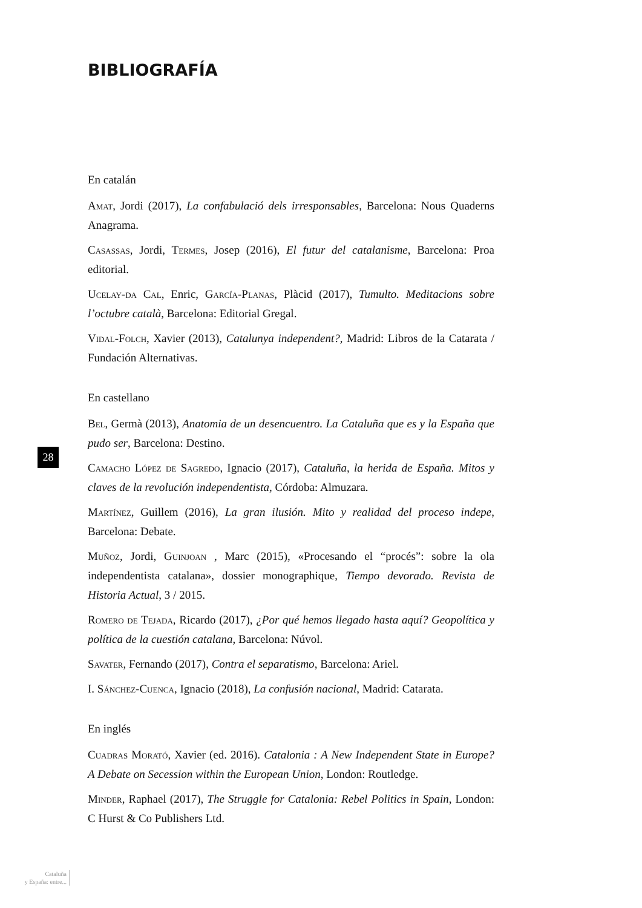BIBLIOGRAFÍA
En catalán
Amat, Jordi (2017), La confabulació dels irresponsables, Barcelona: Nous Quaderns Anagrama.
Casassas, Jordi, Termes, Josep (2016), El futur del catalanisme, Barcelona: Proa editorial.
Ucelay-da Cal, Enric, García-Planas, Plàcid (2017), Tumulto. Meditacions sobre l’octubre català, Barcelona: Editorial Gregal.
Vidal-Folch, Xavier (2013), Catalunya independent?, Madrid: Libros de la Catarata / Fundación Alternativas.
En castellano
Bel, Germà (2013), Anatomia de un desencuentro. La Cataluña que es y la España que pudo ser, Barcelona: Destino.
Camacho López de Sagredo, Ignacio (2017), Cataluña, la herida de España. Mitos y claves de la revolución independentista, Córdoba: Almuzara.
Martínez, Guillem (2016), La gran ilusión. Mito y realidad del proceso indepe, Barcelona: Debate.
Muñoz, Jordi, Guinjoan , Marc (2015), «Procesando el “procés”: sobre la ola independentista catalana», dossier monographique, Tiempo devorado. Revista de Historia Actual, 3 / 2015.
Romero de Tejada, Ricardo (2017), ¿Por qué hemos llegado hasta aquí? Geopolítica y política de la cuestión catalana, Barcelona: Núvol.
Savater, Fernando (2017), Contra el separatismo, Barcelona: Ariel.
I. Sánchez-Cuenca, Ignacio (2018), La confusión nacional, Madrid: Catarata.
En inglés
Cuadras Morató, Xavier (ed. 2016). Catalonia : A New Independent State in Europe? A Debate on Secession within the European Union, London: Routledge.
Minder, Raphael (2017), The Struggle for Catalonia: Rebel Politics in Spain, London: C Hurst & Co Publishers Ltd.
28
Cataluña
y España: entre...